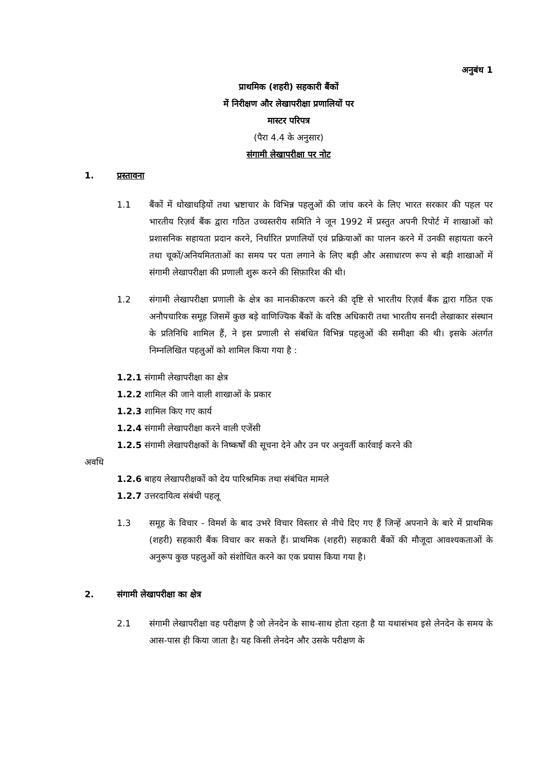अनुबंध 1
प्राथमिक (शहरी) सहकारी बैंकों
में निरीक्षण और लेखापरीक्षा प्रणालियों पर
मास्टर परिपत्र
(पैरा 4.4 के अनुसार)
संगामी लेखापरीक्षा पर नोट
1. प्रस्तावना
1.1 बैंकों में धोखाधड़ियों तथा भ्रष्टाचार के विभिन्न पहलुओं की जांच करने के लिए भारत सरकार की पहल पर भारतीय रिज़र्व बैंक द्वारा गठित उच्चस्तरीय समिति ने जून 1992 में प्रस्तुत अपनी रिपोर्ट में शाखाओं को प्रशासनिक सहायता प्रदान करने, निर्धारित प्रणालियों एवं प्रक्रियाओं का पालन करने में उनकी सहायता करने तथा चूकों/अनियमितताओं का समय पर पता लगाने के लिए बड़ी और असाधारण रूप से बड़ी शाखाओं में संगामी लेखापरीक्षा की प्रणाली शुरू करने की सिफ़ारिश की थी।
1.2 संगामी लेखापरीक्षा प्रणाली के क्षेत्र का मानकीकरण करने की दृष्टि से भारतीय रिज़र्व बैंक द्वारा गठित एक अनौपचारिक समूह जिसमें कुछ बड़े वाणिज्यिक बैंकों के वरिष्ठ अधिकारी तथा भारतीय सनदी लेखाकार संस्थान के प्रतिनिधि शामिल हैं, ने इस प्रणाली से संबंधित विभिन्न पहलुओं की समीक्षा की थी। इसके अंतर्गत निम्नलिखित पहलुओं को शामिल किया गया है :
1.2.1 संगामी लेखापरीक्षा का क्षेत्र
1.2.2 शामिल की जाने वाली शाखाओं के प्रकार
1.2.3 शामिल किए गए कार्य
1.2.4 संगामी लेखापरीक्षा करने वाली एजेंसी
1.2.5 संगामी लेखापरीक्षकों के निष्कर्षों की सूचना देने और उन पर अनुवर्ती कार्रवाई करने की
अवधि
1.2.6 बाहय लेखापरीक्षकों को देय पारिश्रमिक तथा संबंधित मामले
1.2.7 उत्तरदायित्व संबंधी पहलू
1.3 समूह के विचार - विमर्श के बाद उभरे विचार विस्तार से नीचे दिए गए हैं जिन्हें अपनाने के बारे में प्राथमिक (शहरी) सहकारी बैंक विचार कर सकते हैं। प्राथमिक (शहरी) सहकारी बैंकों की मौजूदा आवश्यकताओं के अनुरूप कुछ पहलुओं को संशोधित करने का एक प्रयास किया गया है।
2. संगामी लेखापरीक्षा का क्षेत्र
2.1 संगामी लेखापरीक्षा वह परीक्षण है जो लेनदेन के साथ-साथ होता रहता है या यथासंभव इसे लेनदेन के समय के आस-पास ही किया जाता है। यह किसी लेनदेन और उसके परीक्षण के